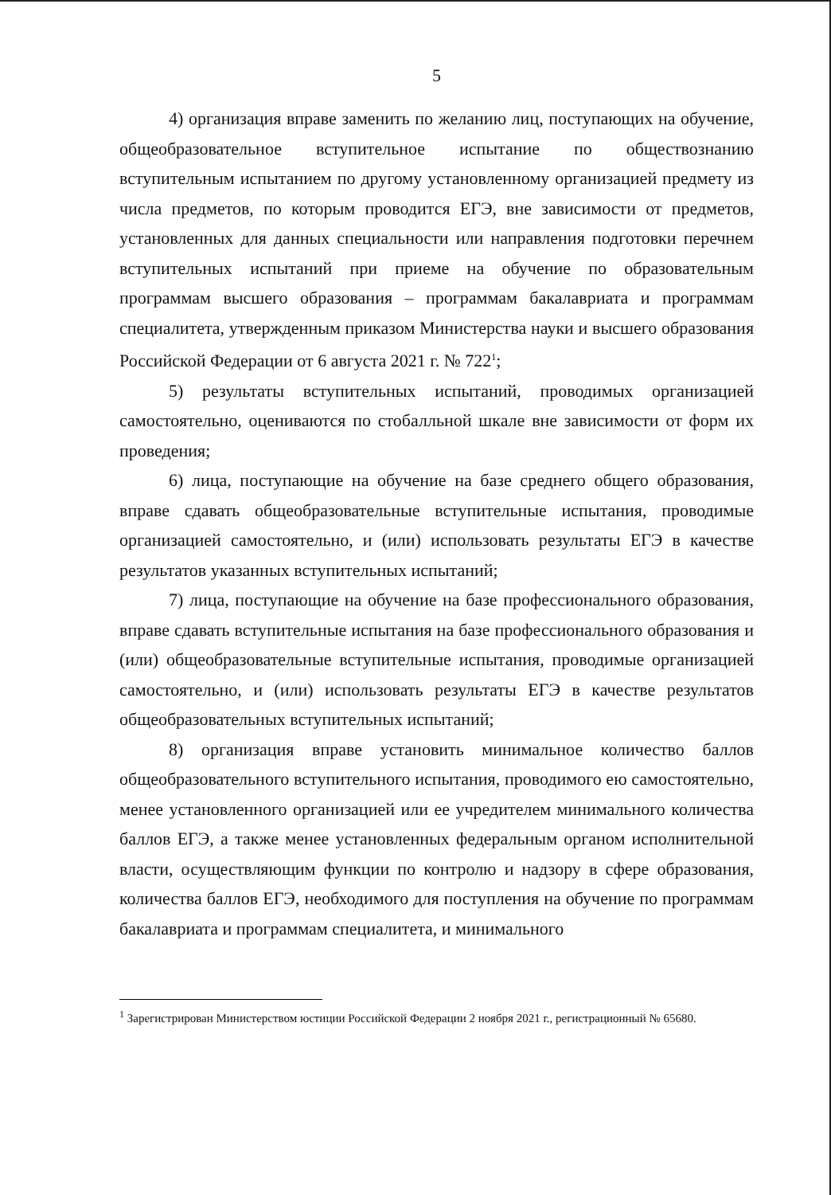5
4) организация вправе заменить по желанию лиц, поступающих на обучение, общеобразовательное вступительное испытание по обществознанию вступительным испытанием по другому установленному организацией предмету из числа предметов, по которым проводится ЕГЭ, вне зависимости от предметов, установленных для данных специальности или направления подготовки перечнем вступительных испытаний при приеме на обучение по образовательным программам высшего образования – программам бакалавриата и программам специалитета, утвержденным приказом Министерства науки и высшего образования Российской Федерации от 6 августа 2021 г. № 722<sup>1</sup>;
5) результаты вступительных испытаний, проводимых организацией самостоятельно, оцениваются по стобалльной шкале вне зависимости от форм их проведения;
6) лица, поступающие на обучение на базе среднего общего образования, вправе сдавать общеобразовательные вступительные испытания, проводимые организацией самостоятельно, и (или) использовать результаты ЕГЭ в качестве результатов указанных вступительных испытаний;
7) лица, поступающие на обучение на базе профессионального образования, вправе сдавать вступительные испытания на базе профессионального образования и (или) общеобразовательные вступительные испытания, проводимые организацией самостоятельно, и (или) использовать результаты ЕГЭ в качестве результатов общеобразовательных вступительных испытаний;
8) организация вправе установить минимальное количество баллов общеобразовательного вступительного испытания, проводимого ею самостоятельно, менее установленного организацией или ее учредителем минимального количества баллов ЕГЭ, а также менее установленных федеральным органом исполнительной власти, осуществляющим функции по контролю и надзору в сфере образования, количества баллов ЕГЭ, необходимого для поступления на обучение по программам бакалавриата и программам специалитета, и минимального
<sup>1</sup> Зарегистрирован Министерством юстиции Российской Федерации 2 ноября 2021 г., регистрационный № 65680.